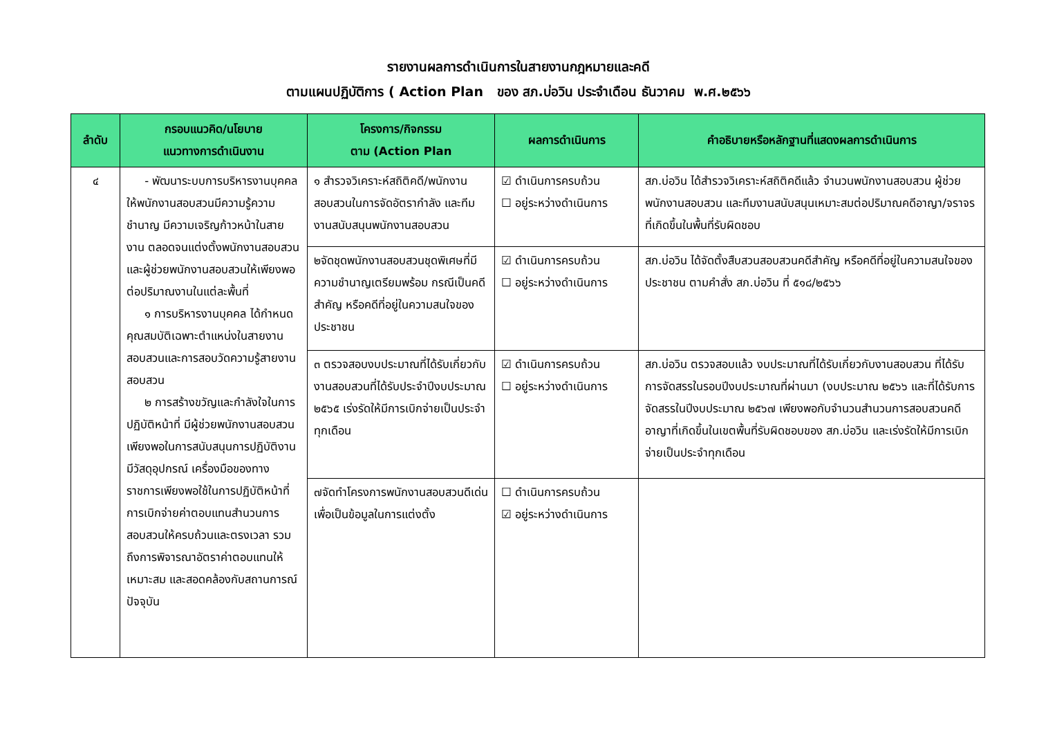รายงานผลการดำเนินการในสายงานกฎหมายและคดี
ตามแผนปฏิบัติการ ( Action Plan ของ สภ.บ่อวิน ประจำเดือน ธันวาคม พ.ศ.๒๕๖๖
| ลำดับ | กรอบแนวคิด/นโยบาย แนวทางการดำเนินงาน | โครงการ/กิจกรรม ตาม (Action Plan | ผลการดำเนินการ | คำอธิบายหรือหลักฐานที่แสดงผลการดำเนินการ |
| --- | --- | --- | --- | --- |
| ๔ | - พัฒนาระบบการบริหารงานบุคคลให้พนักงานสอบสวนมีความรู้ความชำนาญ มีความเจริญก้าวหน้าในสายงาน ตลอดจนแต่งตั้งพนักงานสอบสวนและผู้ช่วยพนักงานสอบสวนให้เพียงพอต่อปริมาณงานในแต่ละพื้นที่ ๑ การบริหารงานบุคคล ได้กำหนดคุณสมบัติเฉพาะตำแหน่งในสายงานสอบสวนและการสอบวัดความรู้สายงานสอบสวน ๒ การสร้างขวัญและกำลังใจในการปฏิบัติหน้าที่ มีผู้ช่วยพนักงานสอบสวนเพียงพอในการสนับสนุนการปฏิบัติงาน มีวัสดุอุปกรณ์ เครื่องมือของทางราชการเพียงพอใช้ในการปฏิบัติหน้าที่ การเบิกจ่ายค่าตอบแทนสำนวนการสอบสวนให้ครบถ้วนและตรงเวลา รวมถึงการพิจารณาอัตราค่าตอบแทนให้เหมาะสม และสอดคล้องกับสถานการณ์ปัจจุบัน | ๑ สำรวจวิเคราะห์สถิติคดี/พนักงานสอบสวนในการจัดอัตรากำลัง และทีมงานสนับสนุนพนักงานสอบสวน | ☑ ดำเนินการครบถ้วน ☐ อยู่ระหว่างดำเนินการ | สภ.บ่อวิน ได้สำรวจวิเคราะห์สถิติคดีแล้ว จำนวนพนักงานสอบสวน ผู้ช่วยพนักงานสอบสวน และทีมงานสนับสนุนเหมาะสมต่อปริมาณคดีอาญา/จราจร ที่เกิดขึ้นในพื้นที่รับผิดชอบ |
| | | ๒จัดชุดพนักงานสอบสวนชุดพิเศษที่มีความชำนาญเตรียมพร้อม กรณีเป็นคดีสำคัญ หรือคดีที่อยู่ในความสนใจของประชาชน | ☑ ดำเนินการครบถ้วน ☐ อยู่ระหว่างดำเนินการ | สภ.บ่อวิน ได้จัดตั้งสืบสวนสอบสวนคดีสำคัญ หรือคดีที่อยู่ในความสนใจของประชาชน ตามคำสั่ง สภ.บ่อวิน ที่ ๕๑๘/๒๕๖๖ |
| | | ๓ ตรวจสอบงบประมาณที่ได้รับเกี่ยวกับงานสอบสวนที่ได้รับประจำปีงบประมาณ ๒๕๖๕ เร่งรัดให้มีการเบิกจ่ายเป็นประจำทุกเดือน | ☑ ดำเนินการครบถ้วน ☐ อยู่ระหว่างดำเนินการ | สภ.บ่อวิน ตรวจสอบแล้ว งบประมาณที่ได้รับเกี่ยวกับงานสอบสวน ที่ได้รับการจัดสรรในรอบปีงบประมาณที่ผ่านมา (งบประมาณ ๒๕๖๖ และที่ได้รับการจัดสรรในปีงบประมาณ ๒๕๖๗ เพียงพอกับจำนวนสำนวนการสอบสวนคดีอาญาที่เกิดขึ้นในเขตพื้นที่รับผิดชอบของ สภ.บ่อวิน และเร่งรัดให้มีการเบิกจ่ายเป็นประจำทุกเดือน |
| | | ๗จัดทำโครงการพนักงานสอบสวนดีเด่นเพื่อเป็นข้อมูลในการแต่งตั้ง | ☐ ดำเนินการครบถ้วน ☑ อยู่ระหว่างดำเนินการ | |